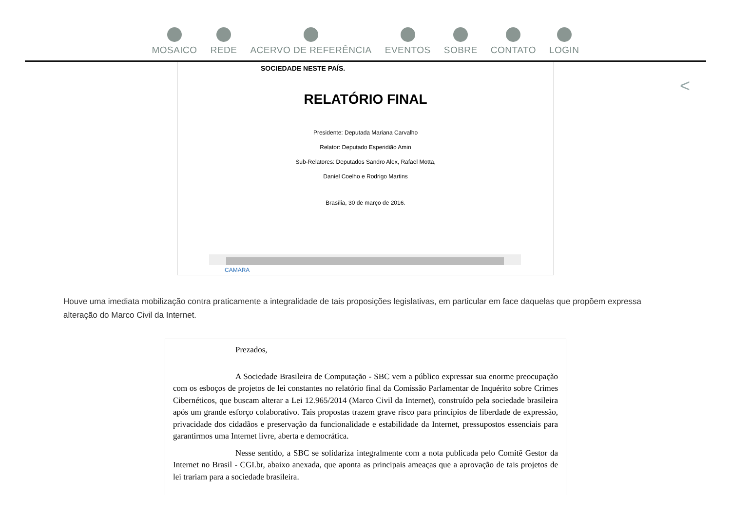MOSAICO REDE ACERVO DE REFERÊNCIA EVENTOS SOBRE CONTATO LOGIN
<
SOCIEDADE NESTE PAÍS.
RELATÓRIO FINAL
Presidente: Deputada Mariana Carvalho
Relator: Deputado Esperidião Amin
Sub-Relatores: Deputados Sandro Alex, Rafael Motta,
Daniel Coelho e Rodrigo Martins
Brasília, 30 de março de 2016.
CAMARA
Houve uma imediata mobilização contra praticamente a integralidade de tais proposições legislativas, em particular em face daquelas que propõem expressa alteração do Marco Civil da Internet.
Prezados,
A Sociedade Brasileira de Computação - SBC vem a público expressar sua enorme preocupação com os esboços de projetos de lei constantes no relatório final da Comissão Parlamentar de Inquérito sobre Crimes Cibernéticos, que buscam alterar a Lei 12.965/2014 (Marco Civil da Internet), construído pela sociedade brasileira após um grande esforço colaborativo. Tais propostas trazem grave risco para princípios de liberdade de expressão, privacidade dos cidadãos e preservação da funcionalidade e estabilidade da Internet, pressupostos essenciais para garantirmos uma Internet livre, aberta e democrática.
Nesse sentido, a SBC se solidariza integralmente com a nota publicada pelo Comitê Gestor da Internet no Brasil - CGI.br, abaixo anexada, que aponta as principais ameaças que a aprovação de tais projetos de lei trariam para a sociedade brasileira.